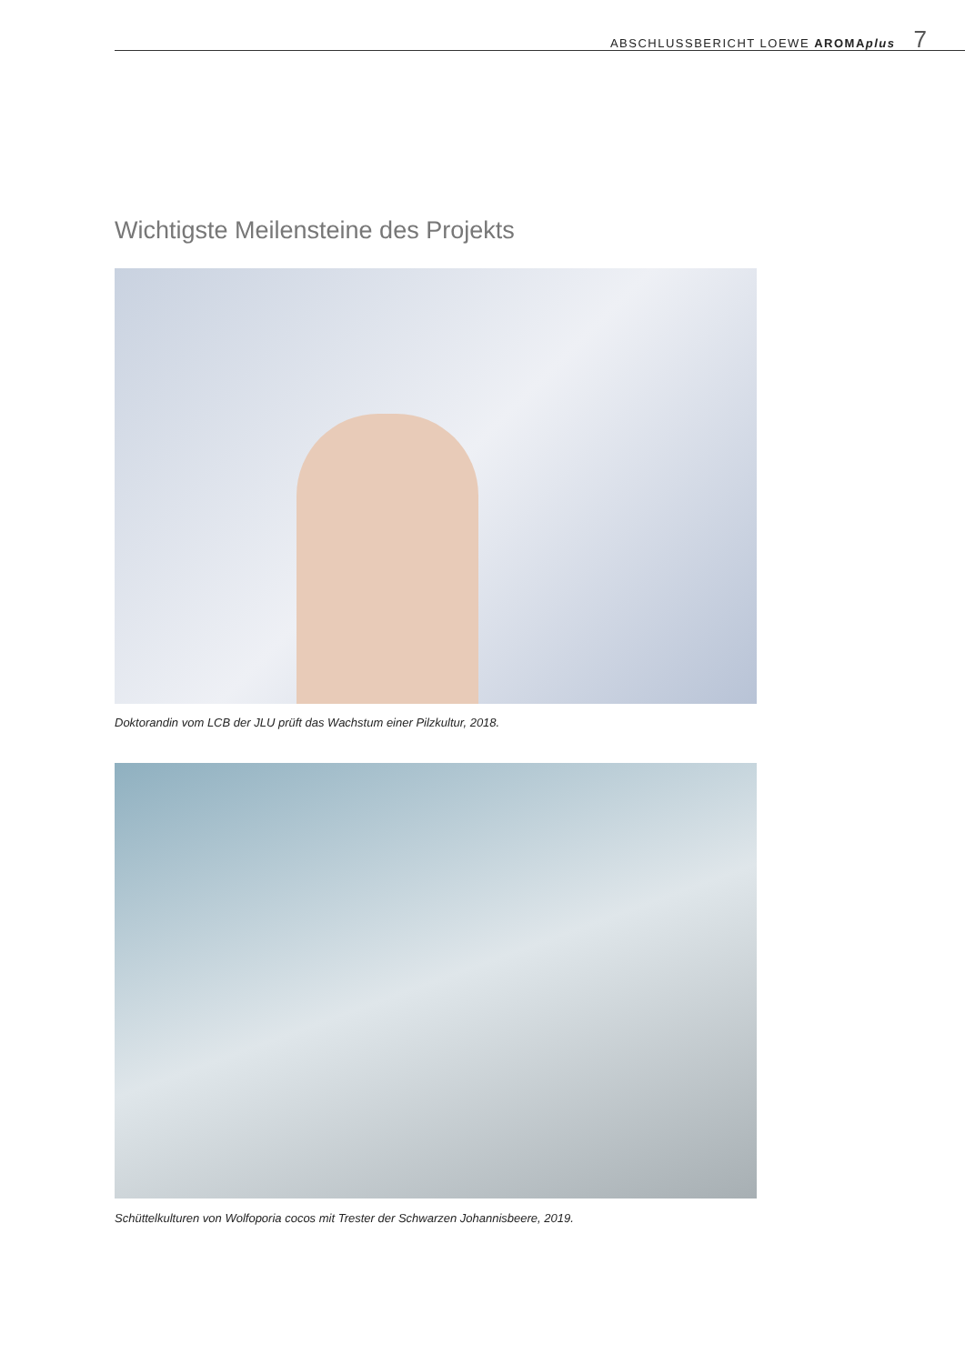ABSCHLUSSBERICHT LOEWE AROMAplus 7
Wichtigste Meilensteine des Projekts
Doktorandin vom LCB der JLU prüft das Wachstum einer Pilzkultur, 2018.
Schüttelkulturen von Wolfoporia cocos mit Trester der Schwarzen Johannisbeere, 2019.